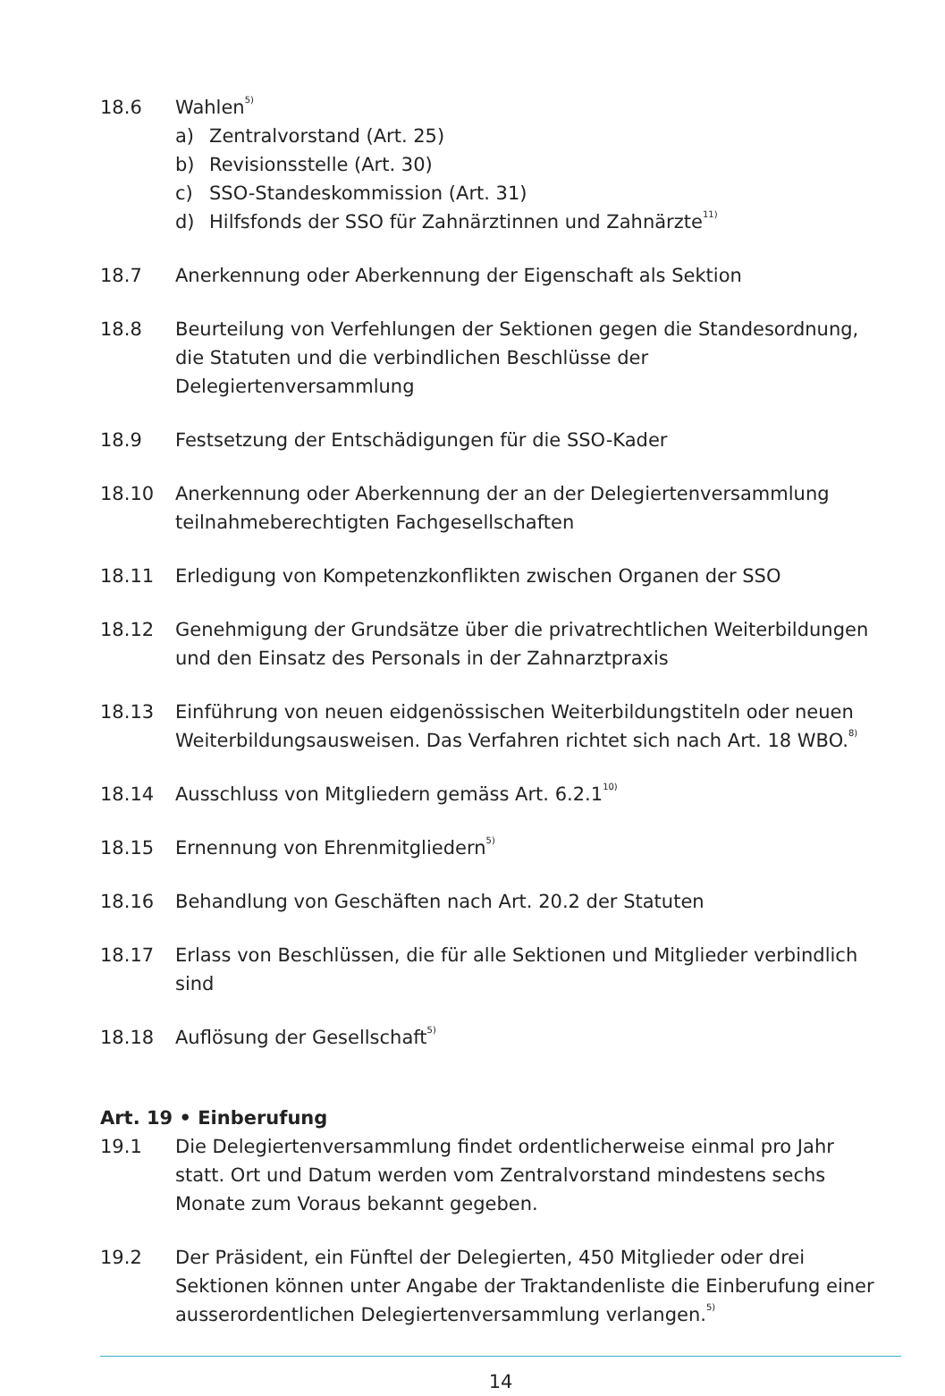18.6 Wahlen<sup>5)</sup>
a) Zentralvorstand (Art. 25)
b) Revisionsstelle (Art. 30)
c) SSO-Standeskommission (Art. 31)
d) Hilfsfonds der SSO für Zahnärztinnen und Zahnärzte<sup>11)</sup>
18.7 Anerkennung oder Aberkennung der Eigenschaft als Sektion
18.8 Beurteilung von Verfehlungen der Sektionen gegen die Standesordnung, die Statuten und die verbindlichen Beschlüsse der Delegiertenversammlung
18.9 Festsetzung der Entschädigungen für die SSO-Kader
18.10 Anerkennung oder Aberkennung der an der Delegiertenversammlung teilnahmeberechtigten Fachgesellschaften
18.11 Erledigung von Kompetenzkonflikten zwischen Organen der SSO
18.12 Genehmigung der Grundsätze über die privatrechtlichen Weiterbildungen und den Einsatz des Personals in der Zahnarztpraxis
18.13 Einführung von neuen eidgenössischen Weiterbildungstiteln oder neuen Weiterbildungsausweisen. Das Verfahren richtet sich nach Art. 18 WBO.<sup>8)</sup>
18.14 Ausschluss von Mitgliedern gemäss Art. 6.2.1<sup>10)</sup>
18.15 Ernennung von Ehrenmitgliedern<sup>5)</sup>
18.16 Behandlung von Geschäften nach Art. 20.2 der Statuten
18.17 Erlass von Beschlüssen, die für alle Sektionen und Mitglieder verbindlich sind
18.18 Auflösung der Gesellschaft<sup>5)</sup>
Art. 19 • Einberufung
19.1 Die Delegiertenversammlung findet ordentlicherweise einmal pro Jahr statt. Ort und Datum werden vom Zentralvorstand mindestens sechs Monate zum Voraus bekannt gegeben.
19.2 Der Präsident, ein Fünftel der Delegierten, 450 Mitglieder oder drei Sektionen können unter Angabe der Traktandenliste die Einberufung einer ausserordentlichen Delegiertenversammlung verlangen.<sup>5)</sup>
14